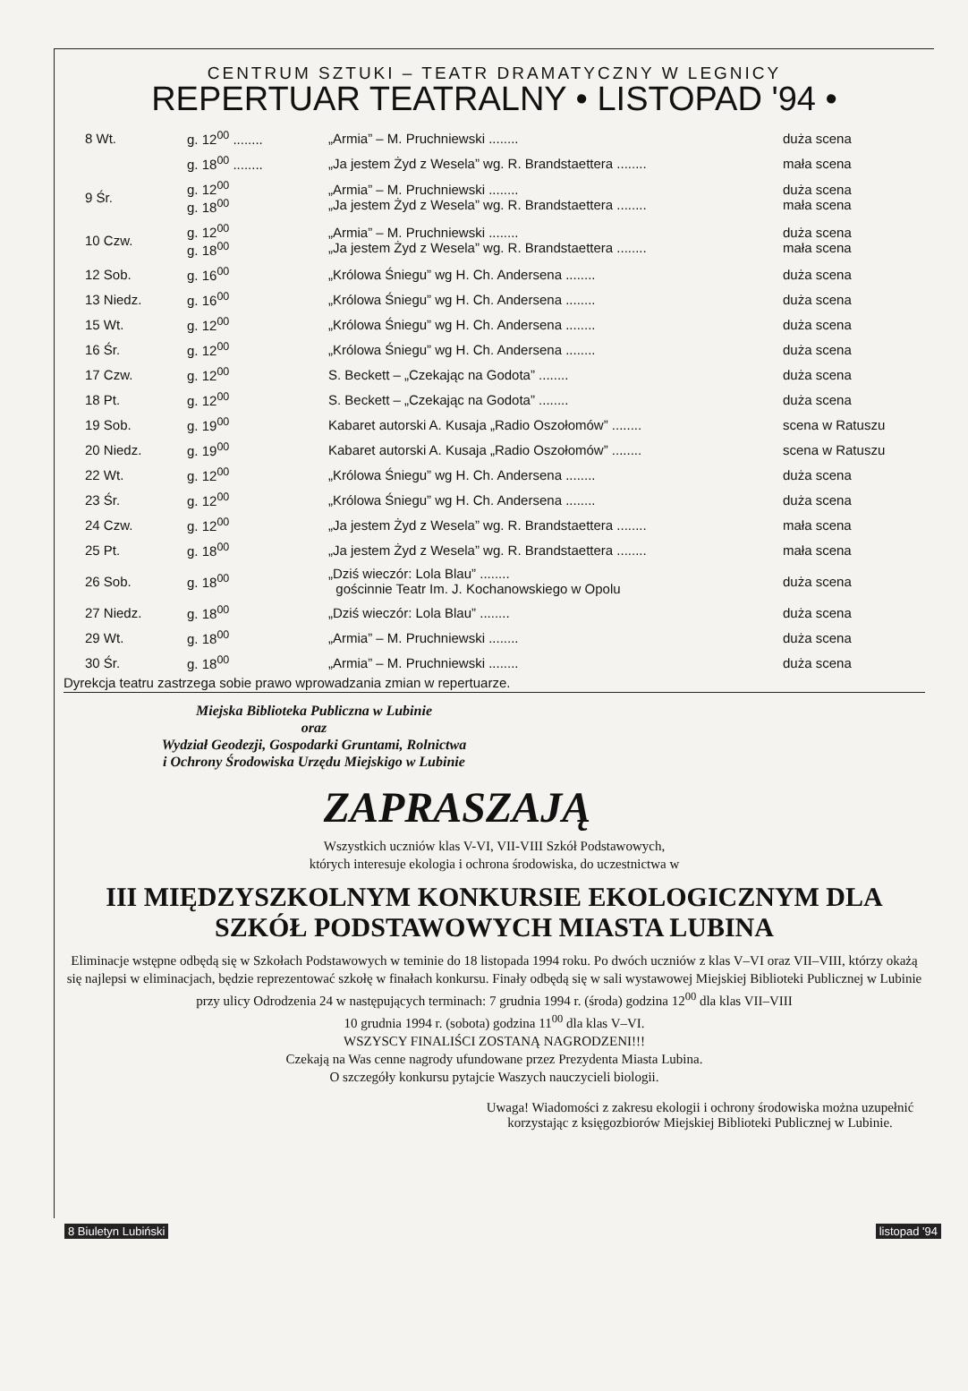CENTRUM SZTUKI – TEATR DRAMATYCZNY W LEGNICY
REPERTUAR TEATRALNY • LISTOPAD '94 •
| 8 Wt. | g. 12<sup>00</sup> ........ | „Armia” – M. Pruchniewski ........ | duża scena |
| | g. 18<sup>00</sup> ........ | „Ja jestem Żyd z Wesela” wg. R. Brandstaettera ........ | mała scena |
| 9 Śr. | g. 12<sup>00</sup> g. 18<sup>00</sup> | „Armia” – M. Pruchniewski ........ „Ja jestem Żyd z Wesela” wg. R. Brandstaettera ........ | duża scena mała scena |
| 10 Czw. | g. 12<sup>00</sup> g. 18<sup>00</sup> | „Armia” – M. Pruchniewski ........ „Ja jestem Żyd z Wesela” wg. R. Brandstaettera ........ | duża scena mała scena |
| 12 Sob. | g. 16<sup>00</sup> | „Królowa Śniegu” wg H. Ch. Andersena ........ | duża scena |
| 13 Niedz. | g. 16<sup>00</sup> | „Królowa Śniegu” wg H. Ch. Andersena ........ | duża scena |
| 15 Wt. | g. 12<sup>00</sup> | „Królowa Śniegu” wg H. Ch. Andersena ........ | duża scena |
| 16 Śr. | g. 12<sup>00</sup> | „Królowa Śniegu” wg H. Ch. Andersena ........ | duża scena |
| 17 Czw. | g. 12<sup>00</sup> | S. Beckett – „Czekając na Godota” ........ | duża scena |
| 18 Pt. | g. 12<sup>00</sup> | S. Beckett – „Czekając na Godota” ........ | duża scena |
| 19 Sob. | g. 19<sup>00</sup> | Kabaret autorski A. Kusaja „Radio Oszołomów” ........ | scena w Ratuszu |
| 20 Niedz. | g. 19<sup>00</sup> | Kabaret autorski A. Kusaja „Radio Oszołomów” ........ | scena w Ratuszu |
| 22 Wt. | g. 12<sup>00</sup> | „Królowa Śniegu” wg H. Ch. Andersena ........ | duża scena |
| 23 Śr. | g. 12<sup>00</sup> | „Królowa Śniegu” wg H. Ch. Andersena ........ | duża scena |
| 24 Czw. | g. 12<sup>00</sup> | „Ja jestem Żyd z Wesela” wg. R. Brandstaettera ........ | mała scena |
| 25 Pt. | g. 18<sup>00</sup> | „Ja jestem Żyd z Wesela” wg. R. Brandstaettera ........ | mała scena |
| 26 Sob. | g. 18<sup>00</sup> | „Dziś wieczór: Lola Blau” ........ gościnnie Teatr Im. J. Kochanowskiego w Opolu | duża scena |
| 27 Niedz. | g. 18<sup>00</sup> | „Dziś wieczór: Lola Blau” ........ | duża scena |
| 29 Wt. | g. 18<sup>00</sup> | „Armia” – M. Pruchniewski ........ | duża scena |
| 30 Śr. | g. 18<sup>00</sup> | „Armia” – M. Pruchniewski ........ | duża scena |
Dyrekcja teatru zastrzega sobie prawo wprowadzania zmian w repertuarze.
Miejska Biblioteka Publiczna w Lubinie
oraz
Wydział Geodezji, Gospodarki Gruntami, Rolnictwa
i Ochrony Środowiska Urzędu Miejskigo w Lubinie
ZAPRASZAJĄ
Wszystkich uczniów klas V-VI, VII-VIII Szkół Podstawowych,
których interesuje ekologia i ochrona środowiska, do uczestnictwa w
III MIĘDZYSZKOLNYM KONKURSIE EKOLOGICZNYM DLA
SZKÓŁ PODSTAWOWYCH MIASTA LUBINA
Eliminacje wstępne odbędą się w Szkołach Podstawowych w teminie do 18 listopada 1994 roku. Po dwóch uczniów z klas V–VI oraz VII–VIII, którzy okażą się najlepsi w eliminacjach, będzie reprezentować szkołę w finałach konkursu. Finały odbędą się w sali wystawowej Miejskiej Biblioteki Publicznej w Lubinie przy ulicy Odrodzenia 24 w następujących terminach: 7 grudnia 1994 r. (środa) godzina 12<sup>00</sup> dla klas VII–VIII
10 grudnia 1994 r. (sobota) godzina 11<sup>00</sup> dla klas V–VI.
WSZYSCY FINALIŚCI ZOSTANĄ NAGRODZENI!!!
Czekają na Was cenne nagrody ufundowane przez Prezydenta Miasta Lubina.
O szczegóły konkursu pytajcie Waszych nauczycieli biologii.
Uwaga! Wiadomości z zakresu ekologii i ochrony środowiska można uzupełnić korzystając z księgozbiorów Miejskiej Biblioteki Publicznej w Lubinie.
8 Biuletyn Lubiński listopad '94